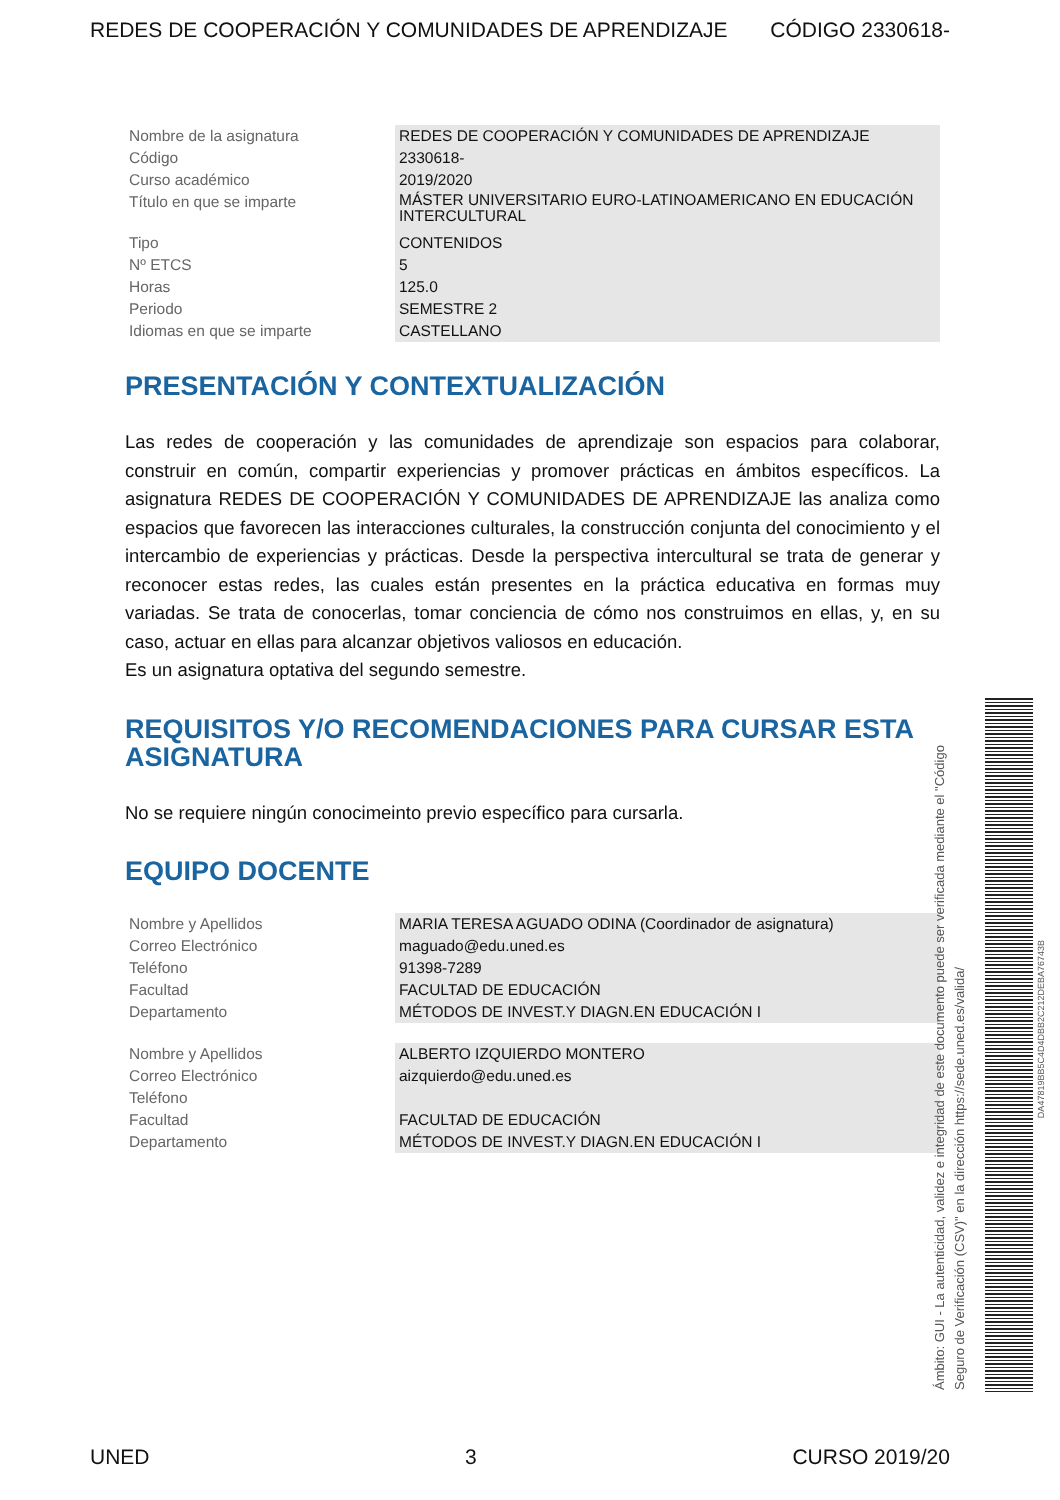REDES DE COOPERACIÓN Y COMUNIDADES DE APRENDIZAJE CÓDIGO 2330618-
| Nombre de la asignatura | REDES DE COOPERACIÓN Y COMUNIDADES DE APRENDIZAJE |
| Código | 2330618- |
| Curso académico | 2019/2020 |
| Título en que se imparte | MÁSTER UNIVERSITARIO EURO-LATINOAMERICANO EN EDUCACIÓN INTERCULTURAL |
| Tipo | CONTENIDOS |
| Nº ETCS | 5 |
| Horas | 125.0 |
| Periodo | SEMESTRE 2 |
| Idiomas en que se imparte | CASTELLANO |
PRESENTACIÓN Y CONTEXTUALIZACIÓN
Las redes de cooperación y las comunidades de aprendizaje son espacios para colaborar, construir en común, compartir experiencias y promover prácticas en ámbitos específicos. La asignatura REDES DE COOPERACIÓN Y COMUNIDADES DE APRENDIZAJE las analiza como espacios que favorecen las interacciones culturales, la construcción conjunta del conocimiento y el intercambio de experiencias y prácticas. Desde la perspectiva intercultural se trata de generar y reconocer estas redes, las cuales están presentes en la práctica educativa en formas muy variadas. Se trata de conocerlas, tomar conciencia de cómo nos construimos en ellas, y, en su caso, actuar en ellas para alcanzar objetivos valiosos en educación.
Es un asignatura optativa del segundo semestre.
REQUISITOS Y/O RECOMENDACIONES PARA CURSAR ESTA ASIGNATURA
No se requiere ningún conocimeinto previo específico para cursarla.
EQUIPO DOCENTE
| Nombre y Apellidos | MARIA TERESA AGUADO ODINA (Coordinador de asignatura) |
| Correo Electrónico | maguado@edu.uned.es |
| Teléfono | 91398-7289 |
| Facultad | FACULTAD DE EDUCACIÓN |
| Departamento | MÉTODOS DE INVEST.Y DIAGN.EN EDUCACIÓN I |
| Nombre y Apellidos | ALBERTO IZQUIERDO MONTERO |
| Correo Electrónico | aizquierdo@edu.uned.es |
| Teléfono | |
| Facultad | FACULTAD DE EDUCACIÓN |
| Departamento | MÉTODOS DE INVEST.Y DIAGN.EN EDUCACIÓN I |
Ámbito: GUI - La autenticidad, validez e integridad de este documento puede ser verificada mediante el "Código Seguro de Verificación (CSV)" en la dirección https://sede.uned.es/valida/
DA47819BB5C4D4DBB2C212DEBA76743B
UNED 3 CURSO 2019/20